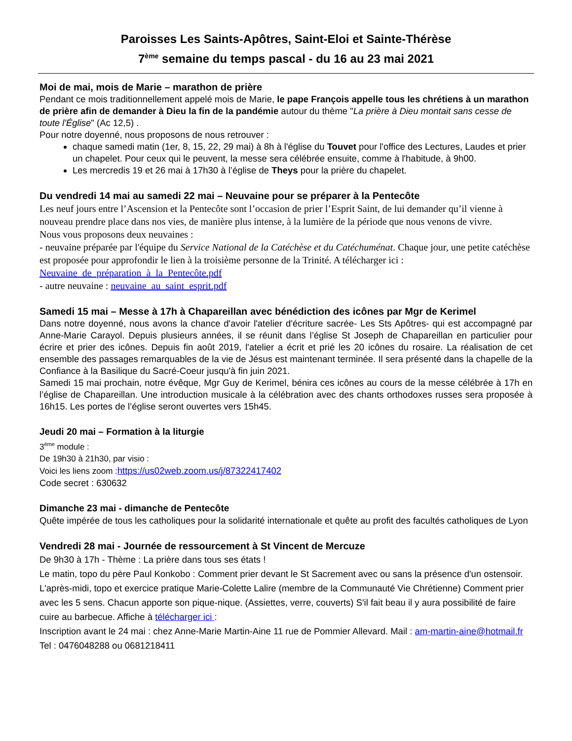Paroisses Les Saints-Apôtres, Saint-Eloi et Sainte-Thérèse
7<sup>ème</sup> semaine du temps pascal - du 16 au 23 mai 2021
Moi de mai, mois de Marie – marathon de prière
Pendant ce mois traditionnellement appelé mois de Marie, le pape François appelle tous les chrétiens à un marathon de prière afin de demander à Dieu la fin de la pandémie autour du thème "La prière à Dieu montait sans cesse de toute l'Église" (Ac 12,5) .
Pour notre doyenné, nous proposons de nous retrouver :
chaque samedi matin (1er, 8, 15, 22, 29 mai) à 8h à l'église du Touvet pour l'office des Lectures, Laudes et prier un chapelet. Pour ceux qui le peuvent, la messe sera célébrée ensuite, comme à l'habitude, à 9h00.
Les mercredis 19 et 26 mai à 17h30 à l’église de Theys pour la prière du chapelet.
Du vendredi 14 mai au samedi 22 mai – Neuvaine pour se préparer à la Pentecôte
Les neuf jours entre l’Ascension et la Pentecôte sont l’occasion de prier l’Esprit Saint, de lui demander qu’il vienne à nouveau prendre place dans nos vies, de manière plus intense, à la lumière de la période que nous venons de vivre.
Nous vous proposons deux neuvaines :
- neuvaine préparée par l'équipe du Service National de la Catéchèse et du Catéchuménat. Chaque jour, une petite catéchèse est proposée pour approfondir le lien à la troisième personne de la Trinité. A télécharger ici : Neuvaine_de_préparation_à_la_Pentecôte.pdf
- autre neuvaine : neuvaine_au_saint_esprit.pdf
Samedi 15 mai – Messe à 17h à Chapareillan avec bénédiction des icônes par Mgr de Kerimel
Dans notre doyenné, nous avons la chance d'avoir l'atelier d'écriture sacrée- Les Sts Apôtres- qui est accompagné par Anne-Marie Carayol. Depuis plusieurs années, il se réunit dans l’église St Joseph de Chapareillan en particulier pour écrire et prier des icônes. Depuis fin août 2019, l'atelier a écrit et prié les 20 icônes du rosaire. La réalisation de cet ensemble des passages remarquables de la vie de Jésus est maintenant terminée. Il sera présenté dans la chapelle de la Confiance à la Basilique du Sacré-Coeur jusqu'à fin juin 2021.
Samedi 15 mai prochain, notre évêque, Mgr Guy de Kerimel, bénira ces icônes au cours de la messe célébrée à 17h en l’église de Chapareillan. Une introduction musicale à la célébration avec des chants orthodoxes russes sera proposée à 16h15. Les portes de l’église seront ouvertes vers 15h45.
Jeudi 20 mai – Formation à la liturgie
3<sup>ème</sup> module :
De 19h30 à 21h30, par visio :
Voici les liens zoom :https://us02web.zoom.us/j/87322417402
Code secret : 630632
Dimanche 23 mai - dimanche de Pentecôte
Quête impérée de tous les catholiques pour la solidarité internationale et quête au profit des facultés catholiques de Lyon
Vendredi 28 mai - Journée de ressourcement à St Vincent de Mercuze
De 9h30 à 17h - Thème : La prière dans tous ses états !
Le matin, topo du père Paul Konkobo : Comment prier devant le St Sacrement avec ou sans la présence d'un ostensoir. L'après-midi, topo et exercice pratique Marie-Colette Lalire (membre de la Communauté Vie Chrétienne) Comment prier avec les 5 sens. Chacun apporte son pique-nique. (Assiettes, verre, couverts) S'il fait beau il y aura possibilité de faire cuire au barbecue. Affiche à télécharger ici :
Inscription avant le 24 mai : chez Anne-Marie Martin-Aine 11 rue de Pommier Allevard. Mail : am-martin-aine@hotmail.fr Tel : 0476048288 ou 0681218411